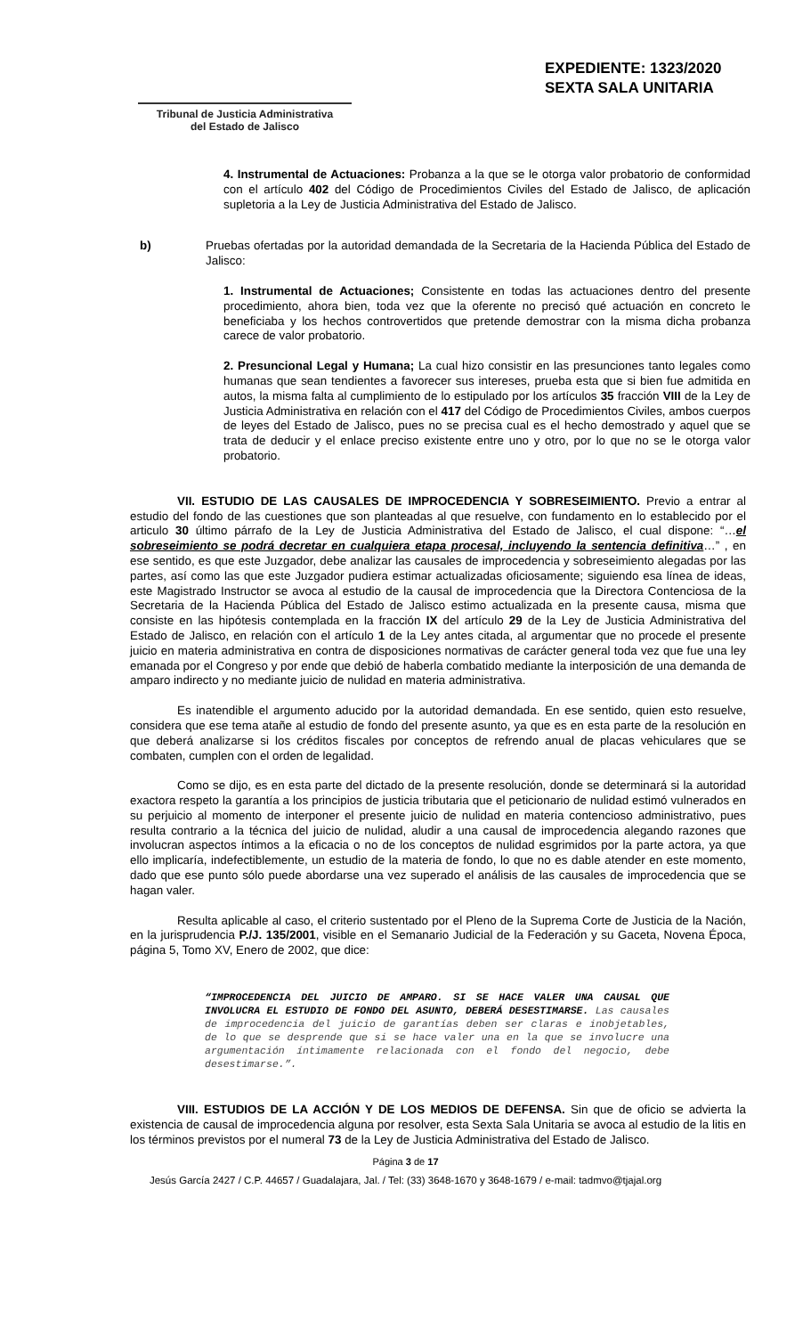Tribunal de Justicia Administrativa
del Estado de Jalisco
EXPEDIENTE: 1323/2020
SEXTA SALA UNITARIA
4. Instrumental de Actuaciones: Probanza a la que se le otorga valor probatorio de conformidad con el artículo 402 del Código de Procedimientos Civiles del Estado de Jalisco, de aplicación supletoria a la Ley de Justicia Administrativa del Estado de Jalisco.
b) Pruebas ofertadas por la autoridad demandada de la Secretaria de la Hacienda Pública del Estado de Jalisco:
1. Instrumental de Actuaciones; Consistente en todas las actuaciones dentro del presente procedimiento, ahora bien, toda vez que la oferente no precisó qué actuación en concreto le beneficiaba y los hechos controvertidos que pretende demostrar con la misma dicha probanza carece de valor probatorio.
2. Presuncional Legal y Humana; La cual hizo consistir en las presunciones tanto legales como humanas que sean tendientes a favorecer sus intereses, prueba esta que si bien fue admitida en autos, la misma falta al cumplimiento de lo estipulado por los artículos 35 fracción VIII de la Ley de Justicia Administrativa en relación con el 417 del Código de Procedimientos Civiles, ambos cuerpos de leyes del Estado de Jalisco, pues no se precisa cual es el hecho demostrado y aquel que se trata de deducir y el enlace preciso existente entre uno y otro, por lo que no se le otorga valor probatorio.
VII. ESTUDIO DE LAS CAUSALES DE IMPROCEDENCIA Y SOBRESEIMIENTO. Previo a entrar al estudio del fondo de las cuestiones que son planteadas al que resuelve, con fundamento en lo establecido por el articulo 30 último párrafo de la Ley de Justicia Administrativa del Estado de Jalisco, el cual dispone: “…el sobreseimiento se podrá decretar en cualquiera etapa procesal, incluyendo la sentencia definitiva…” , en ese sentido, es que este Juzgador, debe analizar las causales de improcedencia y sobreseimiento alegadas por las partes, así como las que este Juzgador pudiera estimar actualizadas oficiosamente; siguiendo esa línea de ideas, este Magistrado Instructor se avoca al estudio de la causal de improcedencia que la Directora Contenciosa de la Secretaria de la Hacienda Pública del Estado de Jalisco estimo actualizada en la presente causa, misma que consiste en las hipótesis contemplada en la fracción IX del artículo 29 de la Ley de Justicia Administrativa del Estado de Jalisco, en relación con el artículo 1 de la Ley antes citada, al argumentar que no procede el presente juicio en materia administrativa en contra de disposiciones normativas de carácter general toda vez que fue una ley emanada por el Congreso y por ende que debió de haberla combatido mediante la interposición de una demanda de amparo indirecto y no mediante juicio de nulidad en materia administrativa.
Es inatendible el argumento aducido por la autoridad demandada. En ese sentido, quien esto resuelve, considera que ese tema atañe al estudio de fondo del presente asunto, ya que es en esta parte de la resolución en que deberá analizarse si los créditos fiscales por conceptos de refrendo anual de placas vehiculares que se combaten, cumplen con el orden de legalidad.
Como se dijo, es en esta parte del dictado de la presente resolución, donde se determinará si la autoridad exactora respeto la garantía a los principios de justicia tributaria que el peticionario de nulidad estimó vulnerados en su perjuicio al momento de interponer el presente juicio de nulidad en materia contencioso administrativo, pues resulta contrario a la técnica del juicio de nulidad, aludir a una causal de improcedencia alegando razones que involucran aspectos íntimos a la eficacia o no de los conceptos de nulidad esgrimidos por la parte actora, ya que ello implicaría, indefectiblemente, un estudio de la materia de fondo, lo que no es dable atender en este momento, dado que ese punto sólo puede abordarse una vez superado el análisis de las causales de improcedencia que se hagan valer.
Resulta aplicable al caso, el criterio sustentado por el Pleno de la Suprema Corte de Justicia de la Nación, en la jurisprudencia P./J. 135/2001, visible en el Semanario Judicial de la Federación y su Gaceta, Novena Época, página 5, Tomo XV, Enero de 2002, que dice:
“IMPROCEDENCIA DEL JUICIO DE AMPARO. SI SE HACE VALER UNA CAUSAL QUE INVOLUCRA EL ESTUDIO DE FONDO DEL ASUNTO, DEBERÁ DESESTIMARSE. Las causales de improcedencia del juicio de garantías deben ser claras e inobjetables, de lo que se desprende que si se hace valer una en la que se involucre una argumentación íntimamente relacionada con el fondo del negocio, debe desestimarse.”.
VIII. ESTUDIOS DE LA ACCIÓN Y DE LOS MEDIOS DE DEFENSA. Sin que de oficio se advierta la existencia de causal de improcedencia alguna por resolver, esta Sexta Sala Unitaria se avoca al estudio de la litis en los términos previstos por el numeral 73 de la Ley de Justicia Administrativa del Estado de Jalisco.
Página 3 de 17
Jesús García 2427 / C.P. 44657 / Guadalajara, Jal. / Tel: (33) 3648-1670 y 3648-1679 / e-mail: tadmvo@tjajal.org